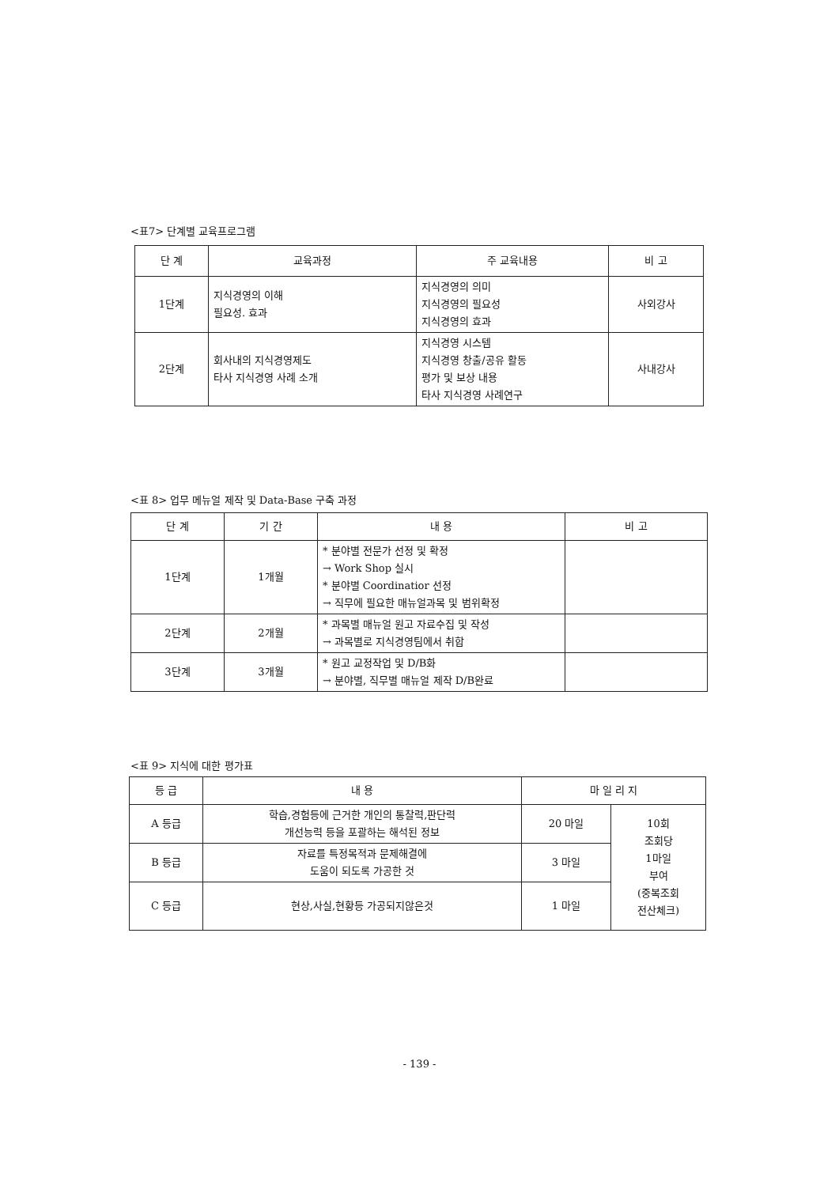<표7> 단계별 교육프로그램
| 단 계 | 교육과정 | 주 교육내용 | 비 고 |
| --- | --- | --- | --- |
| 1단계 | 지식경영의 이해 필요성. 효과 | 지식경영의 의미 지식경영의 필요성 지식경영의 효과 | 사외강사 |
| 2단계 | 회사내의 지식경영제도 타사 지식경영 사례 소개 | 지식경영 시스템 지식경영 창출/공유 활동 평가 및 보상 내용 타사 지식경영 사례연구 | 사내강사 |
<표 8> 업무 메뉴얼 제작 및 Data-Base 구축 과정
| 단 계 | 기 간 | 내 용 | 비 고 |
| --- | --- | --- | --- |
| 1단계 | 1개월 | * 분야별 전문가 선정 및 확정 → Work Shop 실시 * 분야별 Coordinatior 선정 → 직무에 필요한 매뉴얼과목 및 범위확정 | |
| 2단계 | 2개월 | * 과목별 매뉴얼 원고 자료수집 및 작성 → 과목별로 지식경영팀에서 취합 | |
| 3단계 | 3개월 | * 원고 교정작업 및 D/B화 → 분야별, 직무별 매뉴얼 제작 D/B완료 | |
<표 9> 지식에 대한 평가표
| 등 급 | 내 용 | 마 일 리 지 | |
| --- | --- | --- | --- |
| A 등급 | 학습,경험등에 근거한 개인의 통찰력,판단력 개선능력 등을 포괄하는 해석된 정보 | 20 마일 | 10회 조회당 1마일 부여 (중복조회 전산체크) |
| B 등급 | 자료를 특정목적과 문제해결에 도움이 되도록 가공한 것 | 3 마일 | |
| C 등급 | 현상,사실,현황등 가공되지않은것 | 1 마일 | |
- 139 -